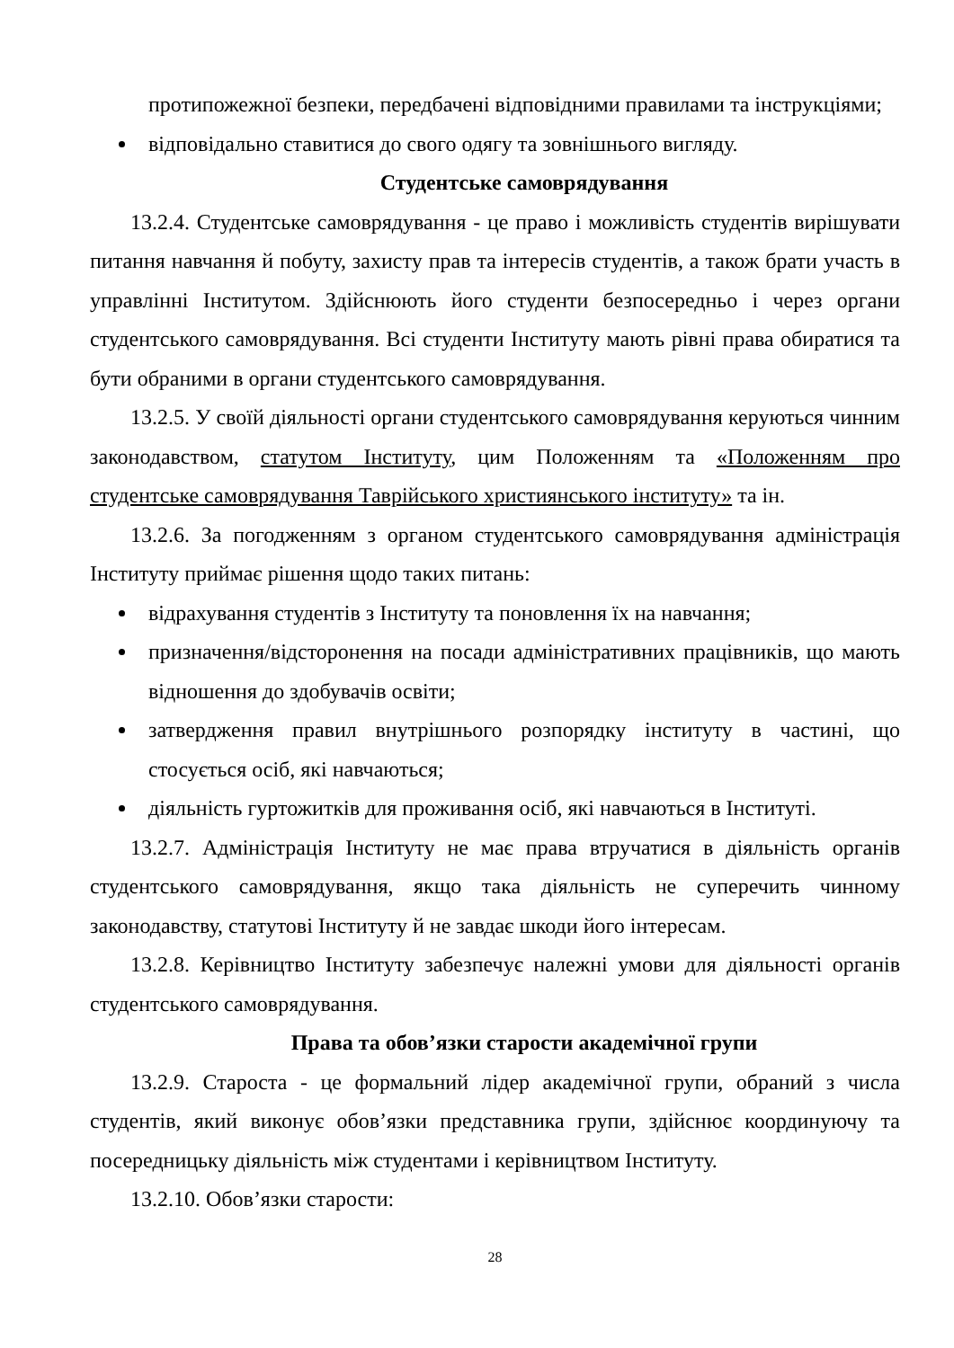протипожежної безпеки, передбачені відповідними правилами та інструкціями;
відповідально ставитися до свого одягу та зовнішнього вигляду.
Студентське самоврядування
13.2.4. Студентське самоврядування - це право і можливість студентів вирішувати питання навчання й побуту, захисту прав та інтересів студентів, а також брати участь в управлінні Інститутом. Здійснюють його студенти безпосередньо і через органи студентського самоврядування. Всі студенти Інституту мають рівні права обиратися та бути обраними в органи студентського самоврядування.
13.2.5. У своїй діяльності органи студентського самоврядування керуються чинним законодавством, статутом Інституту, цим Положенням та «Положенням про студентське самоврядування Таврійського християнського інституту» та ін.
13.2.6. За погодженням з органом студентського самоврядування адміністрація Інституту приймає рішення щодо таких питань:
відрахування студентів з Інституту та поновлення їх на навчання;
призначення/відсторонення на посади адміністративних працівників, що мають відношення до здобувачів освіти;
затвердження правил внутрішнього розпорядку інституту в частині, що стосується осіб, які навчаються;
діяльність гуртожитків для проживання осіб, які навчаються в Інституті.
13.2.7. Адміністрація Інституту не має права втручатися в діяльність органів студентського самоврядування, якщо така діяльність не суперечить чинному законодавству, статутові Інституту й не завдає шкоди його інтересам.
13.2.8. Керівництво Інституту забезпечує належні умови для діяльності органів студентського самоврядування.
Права та обов’язки старости академічної групи
13.2.9. Староста - це формальний лідер академічної групи, обраний з числа студентів, який виконує обов’язки представника групи, здійснює координуючу та посередницьку діяльність між студентами і керівництвом Інституту.
13.2.10. Обов’язки старости:
28